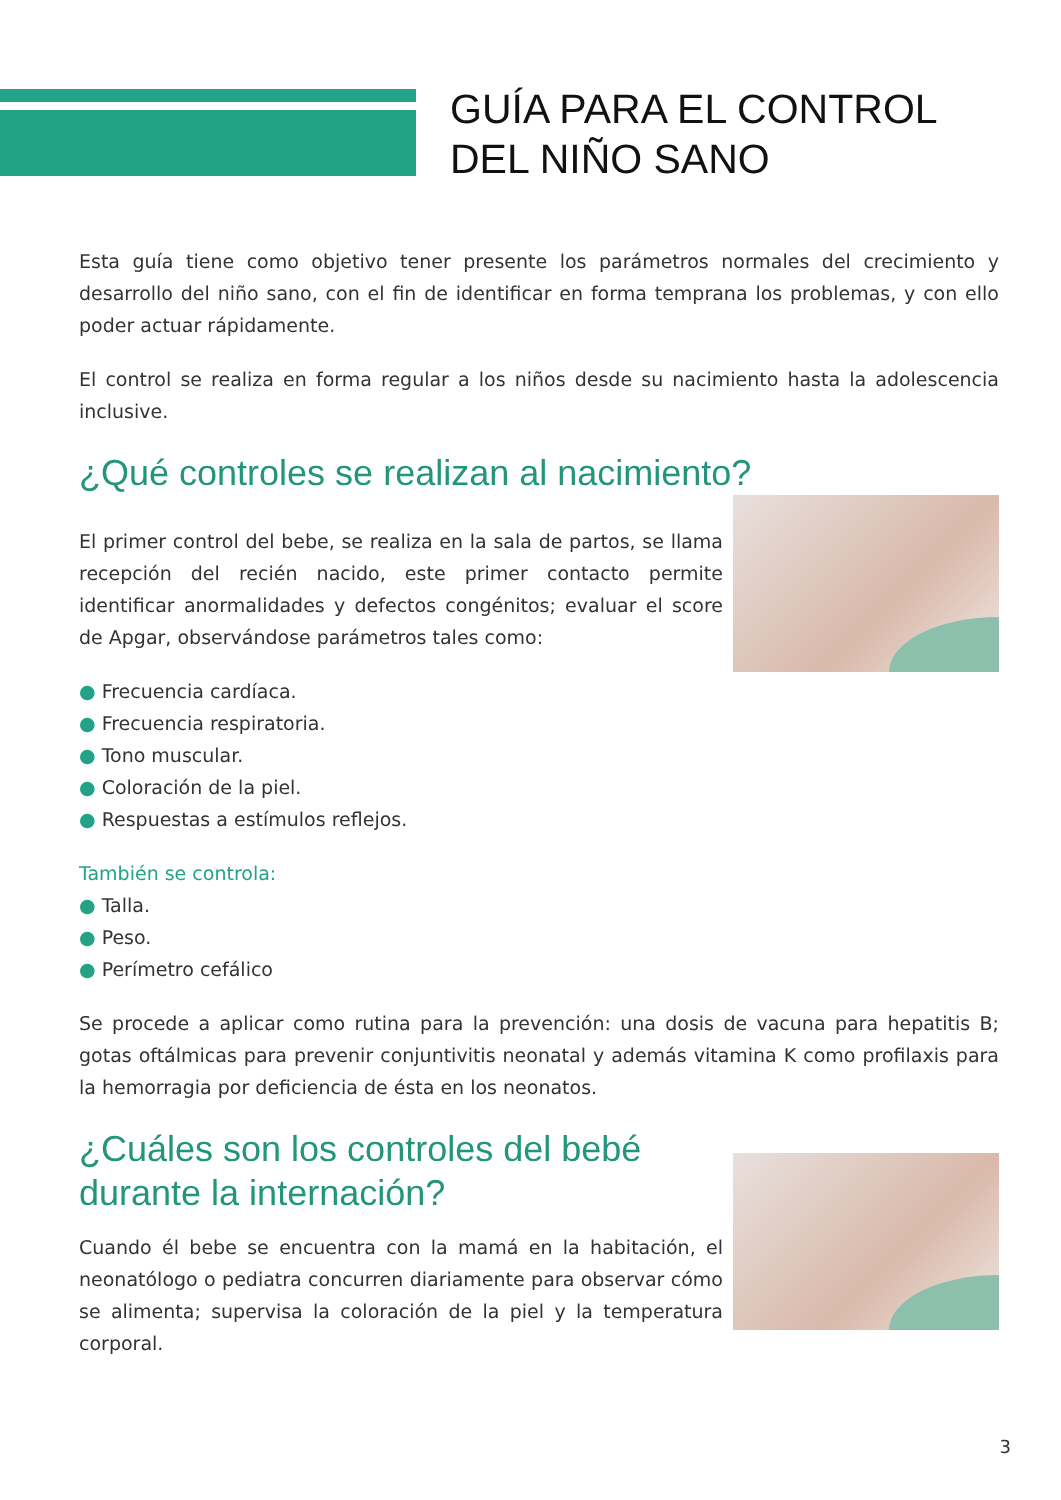GUÍA PARA EL CONTROL
DEL NIÑO SANO
Esta guía tiene como objetivo tener presente los parámetros normales del crecimiento y desarrollo del niño sano, con el fin de identificar en forma temprana los problemas, y con ello poder actuar rápidamente.
El control se realiza en forma regular a los niños desde su nacimiento hasta la adolescencia inclusive.
¿Qué controles se realizan al nacimiento?
El primer control del bebe, se realiza en la sala de partos, se llama recepción del recién nacido, este primer contacto permite identificar anormalidades y defectos congénitos; evaluar el score de Apgar, observándose parámetros tales como:
● Frecuencia cardíaca.
● Frecuencia respiratoria.
● Tono muscular.
● Coloración de la piel.
● Respuestas a estímulos reflejos.
También se controla:
● Talla.
● Peso.
● Perímetro cefálico
Se procede a aplicar como rutina para la prevención: una dosis de vacuna para hepatitis B; gotas oftálmicas para prevenir conjuntivitis neonatal y además vitamina K como profilaxis para la hemorragia por deficiencia de ésta en los neonatos.
¿Cuáles son los controles del bebé
durante la internación?
Cuando él bebe se encuentra con la mamá en la habitación, el neonatólogo o pediatra concurren diariamente para observar cómo se alimenta; supervisa la coloración de la piel y la temperatura corporal.
3